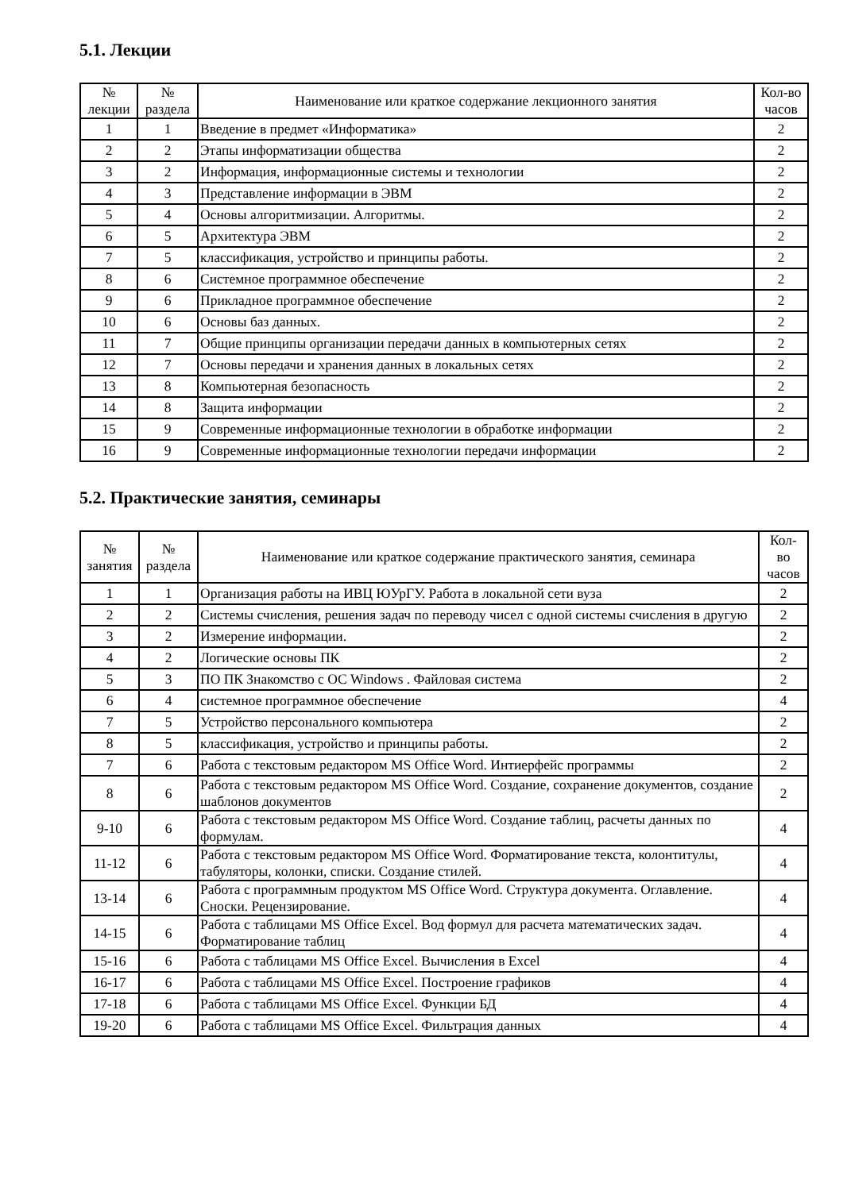5.1. Лекции
| № лекции | № раздела | Наименование или краткое содержание лекционного занятия | Кол-во часов |
| --- | --- | --- | --- |
| 1 | 1 | Введение в предмет «Информатика» | 2 |
| 2 | 2 | Этапы информатизации общества | 2 |
| 3 | 2 | Информация, информационные системы и технологии | 2 |
| 4 | 3 | Представление информации в ЭВМ | 2 |
| 5 | 4 | Основы алгоритмизации. Алгоритмы. | 2 |
| 6 | 5 | Архитектура ЭВМ | 2 |
| 7 | 5 | классификация, устройство и принципы работы. | 2 |
| 8 | 6 | Системное программное обеспечение | 2 |
| 9 | 6 | Прикладное программное обеспечение | 2 |
| 10 | 6 | Основы баз данных. | 2 |
| 11 | 7 | Общие принципы организации передачи данных в компьютерных сетях | 2 |
| 12 | 7 | Основы передачи и хранения данных в локальных сетях | 2 |
| 13 | 8 | Компьютерная безопасность | 2 |
| 14 | 8 | Защита информации | 2 |
| 15 | 9 | Современные информационные технологии в обработке информации | 2 |
| 16 | 9 | Современные информационные технологии передачи информации | 2 |
5.2. Практические занятия, семинары
| № занятия | № раздела | Наименование или краткое содержание практического занятия, семинара | Кол- во часов |
| --- | --- | --- | --- |
| 1 | 1 | Организация работы на ИВЦ ЮУрГУ. Работа в локальной сети вуза | 2 |
| 2 | 2 | Системы счисления, решения задач по переводу чисел с одной системы счисления в другую | 2 |
| 3 | 2 | Измерение информации. | 2 |
| 4 | 2 | Логические основы ПК | 2 |
| 5 | 3 | ПО ПК Знакомство с ОС Windows . Файловая система | 2 |
| 6 | 4 | системное программное обеспечение | 4 |
| 7 | 5 | Устройство персонального компьютера | 2 |
| 8 | 5 | классификация, устройство и принципы работы. | 2 |
| 7 | 6 | Работа с текстовым редактором MS Office Word. Интиерфейс программы | 2 |
| 8 | 6 | Работа с текстовым редактором MS Office Word. Создание, сохранение документов, создание шаблонов документов | 2 |
| 9-10 | 6 | Работа с текстовым редактором MS Office Word. Создание таблиц, расчеты данных по формулам. | 4 |
| 11-12 | 6 | Работа с текстовым редактором MS Office Word. Форматирование текста, колонтитулы, табуляторы, колонки, списки. Создание стилей. | 4 |
| 13-14 | 6 | Работа с программным продуктом MS Office Word. Структура документа. Оглавление. Сноски. Рецензирование. | 4 |
| 14-15 | 6 | Работа с таблицами MS Office Excel. Вод формул для расчета математических задач. Форматирование таблиц | 4 |
| 15-16 | 6 | Работа с таблицами MS Office Excel. Вычисления в Excel | 4 |
| 16-17 | 6 | Работа с таблицами MS Office Excel. Построение графиков | 4 |
| 17-18 | 6 | Работа с таблицами MS Office Excel. Функции БД | 4 |
| 19-20 | 6 | Работа с таблицами MS Office Excel. Фильтрация данных | 4 |